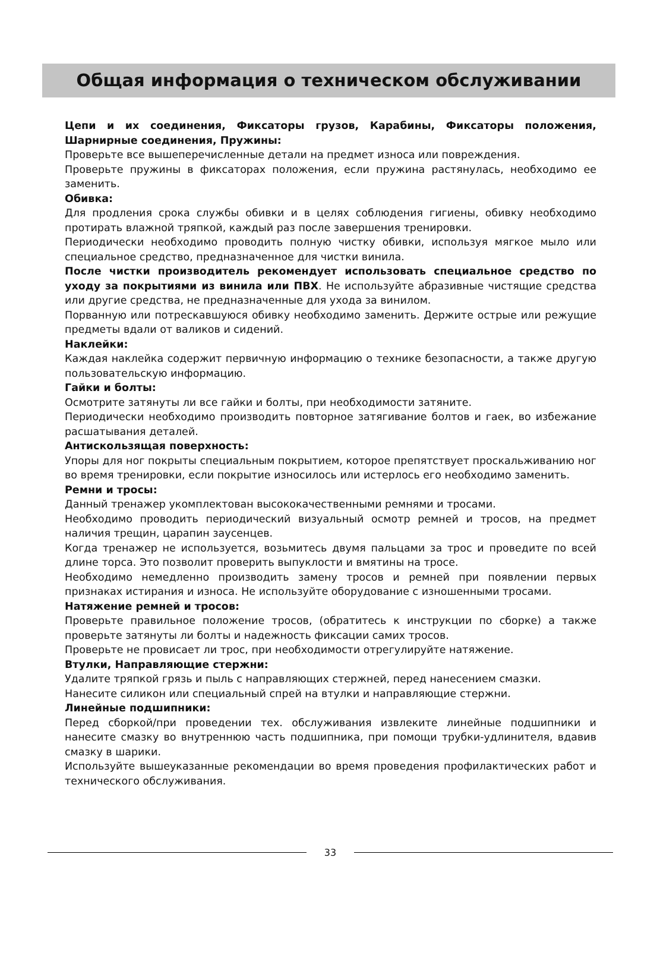Общая информация о техническом обслуживании
Цепи и их соединения, Фиксаторы грузов, Карабины, Фиксаторы положения, Шарнирные соединения, Пружины:
Проверьте все вышеперечисленные детали на предмет износа или повреждения.
Проверьте пружины в фиксаторах положения, если пружина растянулась, необходимо ее заменить.
Обивка:
Для продления срока службы обивки и в целях соблюдения гигиены, обивку необходимо протирать влажной тряпкой, каждый раз после завершения тренировки.
Периодически необходимо проводить полную чистку обивки, используя мягкое мыло или специальное средство, предназначенное для чистки винила.
После чистки производитель рекомендует использовать специальное средство по уходу за покрытиями из винила или ПВХ. Не используйте абразивные чистящие средства или другие средства, не предназначенные для ухода за винилом.
Порванную или потрескавшуюся обивку необходимо заменить. Держите острые или режущие предметы вдали от валиков и сидений.
Наклейки:
Каждая наклейка содержит первичную информацию о технике безопасности, а также другую пользовательскую информацию.
Гайки и болты:
Осмотрите затянуты ли все гайки и болты, при необходимости затяните.
Периодически необходимо производить повторное затягивание болтов и гаек, во избежание расшатывания деталей.
Антискользящая поверхность:
Упоры для ног покрыты специальным покрытием, которое препятствует проскальживанию ног во время тренировки, если покрытие износилось или истерлось его необходимо заменить.
Ремни и тросы:
Данный тренажер укомплектован высококачественными ремнями и тросами.
Необходимо проводить периодический визуальный осмотр ремней и тросов, на предмет наличия трещин, царапин заусенцев.
Когда тренажер не используется, возьмитесь двумя пальцами за трос и проведите по всей длине торса. Это позволит проверить выпуклости и вмятины на тросе.
Необходимо немедленно производить замену тросов и ремней при появлении первых признаках истирания и износа. Не используйте оборудование с изношенными тросами.
Натяжение ремней и тросов:
Проверьте правильное положение тросов, (обратитесь к инструкции по сборке) а также проверьте затянуты ли болты и надежность фиксации самих тросов.
Проверьте не провисает ли трос, при необходимости отрегулируйте натяжение.
Втулки, Направляющие стержни:
Удалите тряпкой грязь и пыль с направляющих стержней, перед нанесением смазки.
Нанесите силикон или специальный спрей на втулки и направляющие стержни.
Линейные подшипники:
Перед сборкой/при проведении тех. обслуживания извлеките линейные подшипники и нанесите смазку во внутреннюю часть подшипника, при помощи трубки-удлинителя, вдавив смазку в шарики.
Используйте вышеуказанные рекомендации во время проведения профилактических работ и технического обслуживания.
33